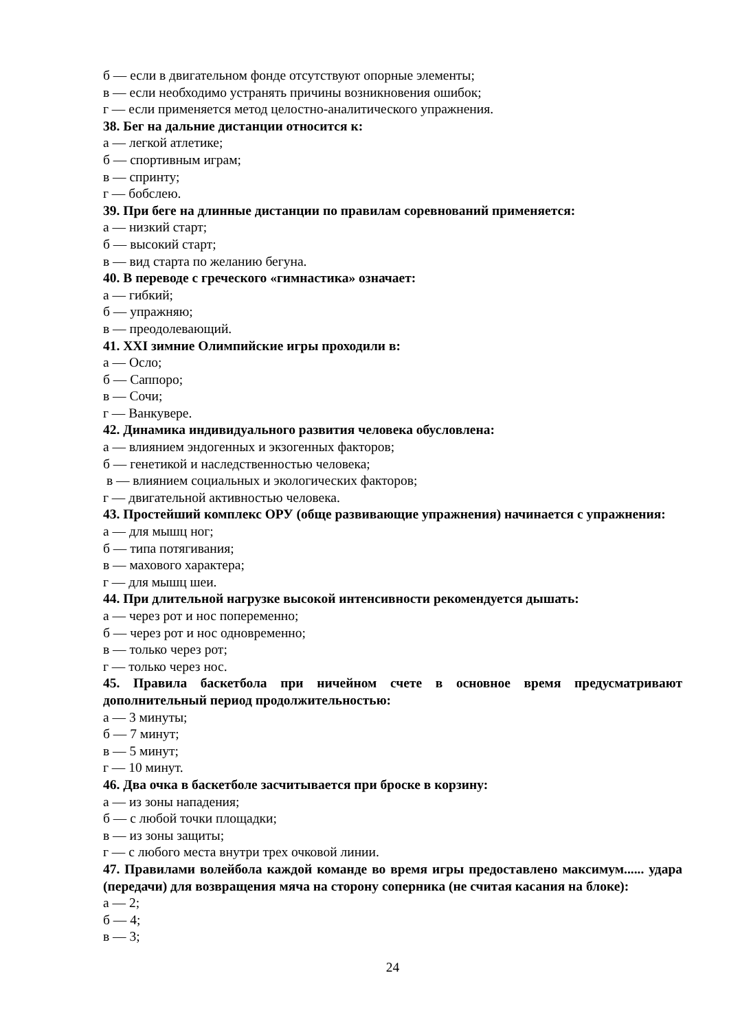б — если в двигательном фонде отсутствуют опорные элементы;
в — если необходимо устранять причины возникновения ошибок;
г — если применяется метод целостно-аналитического упражнения.
38. Бег на дальние дистанции относится к:
а — легкой атлетике;
б — спортивным играм;
в — спринту;
г — бобслею.
39. При беге на длинные дистанции по правилам соревнований применяется:
а — низкий старт;
б — высокий старт;
в — вид старта по желанию бегуна.
40. В переводе с греческого «гимнастика» означает:
а — гибкий;
б — упражняю;
в — преодолевающий.
41. XXI зимние Олимпийские игры проходили в:
а — Осло;
б — Саппоро;
в — Сочи;
г — Ванкувере.
42. Динамика индивидуального развития человека обусловлена:
а — влиянием эндогенных и экзогенных факторов;
б — генетикой и наследственностью человека;
в — влиянием социальных и экологических факторов;
г — двигательной активностью человека.
43. Простейший комплекс ОРУ (обще развивающие упражнения) начинается с упражнения:
а — для мышц ног;
б — типа потягивания;
в — махового характера;
г — для мышц шеи.
44. При длительной нагрузке высокой интенсивности рекомендуется дышать:
а — через рот и нос попеременно;
б — через рот и нос одновременно;
в — только через рот;
г — только через нос.
45. Правила баскетбола при ничейном счете в основное время предусматривают дополнительный период продолжительностью:
а — 3 минуты;
б — 7 минут;
в — 5 минут;
г — 10 минут.
46. Два очка в баскетболе засчитывается при броске в корзину:
а — из зоны нападения;
б — с любой точки площадки;
в — из зоны защиты;
г — с любого места внутри трех очковой линии.
47. Правилами волейбола каждой команде во время игры предоставлено максимум...... удара (передачи) для возвращения мяча на сторону соперника (не считая касания на блоке):
а — 2;
б — 4;
в — 3;
24